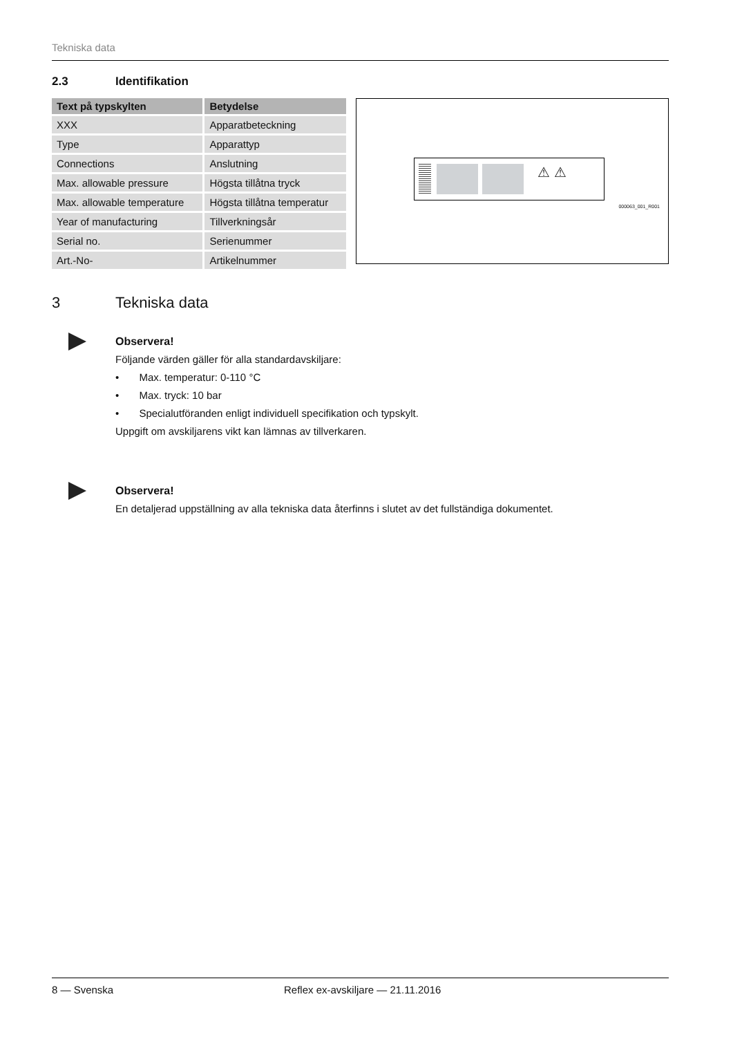Tekniska data
2.3 Identifikation
| Text på typskylten | Betydelse |
| --- | --- |
| XXX | Apparatbeteckning |
| Type | Apparattyp |
| Connections | Anslutning |
| Max. allowable pressure | Högsta tillåtna tryck |
| Max. allowable temperature | Högsta tillåtna temperatur |
| Year of manufacturing | Tillverkningsår |
| Serial no. | Serienummer |
| Art.-No- | Artikelnummer |
⚠ ⚠
000063_001_R001
3 Tekniska data
Observera!
Följande värden gäller för alla standardavskiljare:
• Max. temperatur: 0-110 °C
• Max. tryck: 10 bar
• Specialutföranden enligt individuell specifikation och typskylt.
Uppgift om avskiljarens vikt kan lämnas av tillverkaren.
Observera!
En detaljerad uppställning av alla tekniska data återfinns i slutet av det fullständiga dokumentet.
8 — Svenska Reflex ex-avskiljare — 21.11.2016